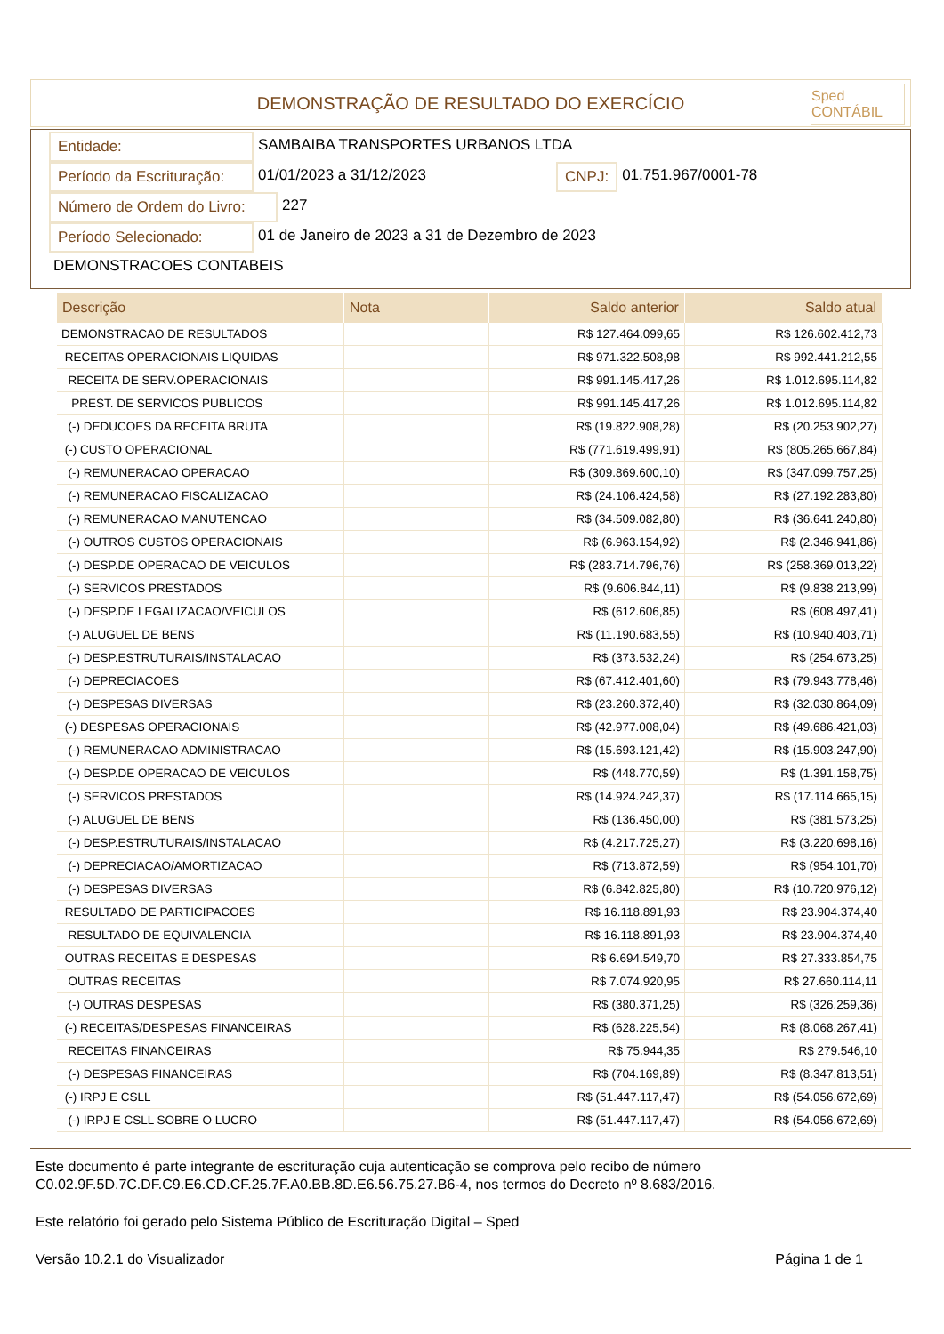DEMONSTRAÇÃO DE RESULTADO DO EXERCÍCIO
Sped CONTÁBIL
Entidade: SAMBAIBA TRANSPORTES URBANOS LTDA
Período da Escrituração: 01/01/2023 a 31/12/2023 CNPJ: 01.751.967/0001-78
Número de Ordem do Livro: 227
Período Selecionado: 01 de Janeiro de 2023 a 31 de Dezembro de 2023
DEMONSTRACOES CONTABEIS
| Descrição | Nota | Saldo anterior | Saldo atual |
| --- | --- | --- | --- |
| DEMONSTRACAO DE RESULTADOS | | R$ 127.464.099,65 | R$ 126.602.412,73 |
| RECEITAS OPERACIONAIS LIQUIDAS | | R$ 971.322.508,98 | R$ 992.441.212,55 |
| RECEITA DE SERV.OPERACIONAIS | | R$ 991.145.417,26 | R$ 1.012.695.114,82 |
| PREST. DE SERVICOS PUBLICOS | | R$ 991.145.417,26 | R$ 1.012.695.114,82 |
| (-) DEDUCOES DA RECEITA BRUTA | | R$ (19.822.908,28) | R$ (20.253.902,27) |
| (-) CUSTO OPERACIONAL | | R$ (771.619.499,91) | R$ (805.265.667,84) |
| (-) REMUNERACAO OPERACAO | | R$ (309.869.600,10) | R$ (347.099.757,25) |
| (-) REMUNERACAO FISCALIZACAO | | R$ (24.106.424,58) | R$ (27.192.283,80) |
| (-) REMUNERACAO MANUTENCAO | | R$ (34.509.082,80) | R$ (36.641.240,80) |
| (-) OUTROS CUSTOS OPERACIONAIS | | R$ (6.963.154,92) | R$ (2.346.941,86) |
| (-) DESP.DE OPERACAO DE VEICULOS | | R$ (283.714.796,76) | R$ (258.369.013,22) |
| (-) SERVICOS PRESTADOS | | R$ (9.606.844,11) | R$ (9.838.213,99) |
| (-) DESP.DE LEGALIZACAO/VEICULOS | | R$ (612.606,85) | R$ (608.497,41) |
| (-) ALUGUEL DE BENS | | R$ (11.190.683,55) | R$ (10.940.403,71) |
| (-) DESP.ESTRUTURAIS/INSTALACAO | | R$ (373.532,24) | R$ (254.673,25) |
| (-) DEPRECIACOES | | R$ (67.412.401,60) | R$ (79.943.778,46) |
| (-) DESPESAS DIVERSAS | | R$ (23.260.372,40) | R$ (32.030.864,09) |
| (-) DESPESAS OPERACIONAIS | | R$ (42.977.008,04) | R$ (49.686.421,03) |
| (-) REMUNERACAO ADMINISTRACAO | | R$ (15.693.121,42) | R$ (15.903.247,90) |
| (-) DESP.DE OPERACAO DE VEICULOS | | R$ (448.770,59) | R$ (1.391.158,75) |
| (-) SERVICOS PRESTADOS | | R$ (14.924.242,37) | R$ (17.114.665,15) |
| (-) ALUGUEL DE BENS | | R$ (136.450,00) | R$ (381.573,25) |
| (-) DESP.ESTRUTURAIS/INSTALACAO | | R$ (4.217.725,27) | R$ (3.220.698,16) |
| (-) DEPRECIACAO/AMORTIZACAO | | R$ (713.872,59) | R$ (954.101,70) |
| (-) DESPESAS DIVERSAS | | R$ (6.842.825,80) | R$ (10.720.976,12) |
| RESULTADO DE PARTICIPACOES | | R$ 16.118.891,93 | R$ 23.904.374,40 |
| RESULTADO DE EQUIVALENCIA | | R$ 16.118.891,93 | R$ 23.904.374,40 |
| OUTRAS RECEITAS E DESPESAS | | R$ 6.694.549,70 | R$ 27.333.854,75 |
| OUTRAS RECEITAS | | R$ 7.074.920,95 | R$ 27.660.114,11 |
| (-) OUTRAS DESPESAS | | R$ (380.371,25) | R$ (326.259,36) |
| (-) RECEITAS/DESPESAS FINANCEIRAS | | R$ (628.225,54) | R$ (8.068.267,41) |
| RECEITAS FINANCEIRAS | | R$ 75.944,35 | R$ 279.546,10 |
| (-) DESPESAS FINANCEIRAS | | R$ (704.169,89) | R$ (8.347.813,51) |
| (-) IRPJ E CSLL | | R$ (51.447.117,47) | R$ (54.056.672,69) |
| (-) IRPJ E CSLL SOBRE O LUCRO | | R$ (51.447.117,47) | R$ (54.056.672,69) |
Este documento é parte integrante de escrituração cuja autenticação se comprova pelo recibo de número C0.02.9F.5D.7C.DF.C9.E6.CD.CF.25.7F.A0.BB.8D.E6.56.75.27.B6-4, nos termos do Decreto nº 8.683/2016.
Este relatório foi gerado pelo Sistema Público de Escrituração Digital – Sped
Versão 10.2.1 do Visualizador Página 1 de 1